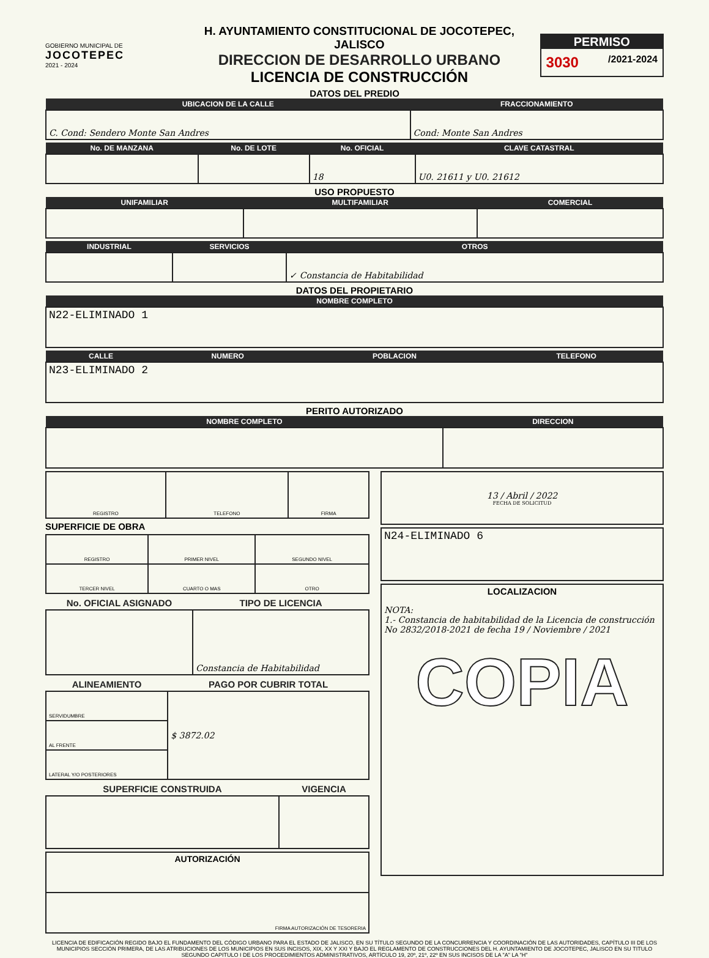GOBIERNO MUNICIPAL DE
JOCOTEPEC
2021 - 2024
H. AYUNTAMIENTO CONSTITUCIONAL DE JOCOTEPEC, JALISCO
DIRECCION DE DESARROLLO URBANO
LICENCIA DE CONSTRUCCIÓN
PERMISO
3030 /2021-2024
DATOS DEL PREDIO
| UBICACION DE LA CALLE | FRACCIONAMIENTO |
| --- | --- |
| C. Cond: Sendero Monte San Andres | Cond: Monte San Andres |
| No. DE MANZANA | No. DE LOTE | No. OFICIAL | CLAVE CATASTRAL |
| --- | --- | --- | --- |
| | | 18 | U0. 21611 y U0. 21612 |
USO PROPUESTO
| UNIFAMILIAR | MULTIFAMILIAR | COMERCIAL |
| --- | --- | --- |
| INDUSTRIAL | SERVICIOS | OTROS |
| --- | --- | --- |
| | | ✓ Constancia de Habitabilidad |
DATOS DEL PROPIETARIO
| NOMBRE COMPLETO |
| --- |
| N22-ELIMINADO 1 |
| CALLE | NUMERO | POBLACION | TELEFONO |
| --- | --- | --- | --- |
| N23-ELIMINADO 2 | | | |
PERITO AUTORIZADO
| NOMBRE COMPLETO | DIRECCION |
| --- | --- |
| REGISTRO | TELEFONO | FIRMA |
SUPERFICIE DE OBRA
| REGISTRO | PRIMER NIVEL | SEGUNDO NIVEL |
| TERCER NIVEL | CUARTO O MAS | OTRO |
| No. OFICIAL ASIGNADO | TIPO DE LICENCIA |
| --- | --- |
| | Constancia de Habitabilidad |
| ALINEAMIENTO | PAGO POR CUBRIR TOTAL |
| --- | --- |
| SERVIDUMBRE | $ 3872.02 |
| AL FRENTE | |
| LATERAL Y/O POSTERIORES | |
| SUPERFICIE CONSTRUIDA | VIGENCIA |
| --- | --- |
| AUTORIZACIÓN |
| FIRMA AUTORIZACIÓN DE TESORERIA |
| 13 / Abril / 2022 FECHA DE SOLICITUD |
| N24-ELIMINADO 6 |
| LOCALIZACION NOTA: 1.- Constancia de habitabilidad de la Licencia de construcción No 2832/2018-2021 de fecha 19 / Noviembre / 2021 COPIA |
LICENCIA DE EDIFICACIÓN REGIDO BAJO EL FUNDAMENTO DEL CÓDIGO URBANO PARA EL ESTADO DE JALISCO, EN SU TÍTULO SEGUNDO DE LA CONCURRENCIA Y COORDINACIÓN DE LAS AUTORIDADES, CAPÍTULO III DE LOS MUNICIPIOS SECCIÓN PRIMERA, DE LAS ATRIBUCIONES DE LOS MUNICIPIOS EN SUS INCISOS, XIX, XX Y XXI Y BAJO EL REGLAMENTO DE CONSTRUCCIONES DEL H. AYUNTAMIENTO DE JOCOTEPEC, JALISCO EN SU TITULO SEGUNDO CAPITULO I DE LOS PROCEDIMIENTOS ADMINISTRATIVOS, ARTÍCULO 19, 20º, 21º, 22º EN SUS INCISOS DE LA "A" LA "H"